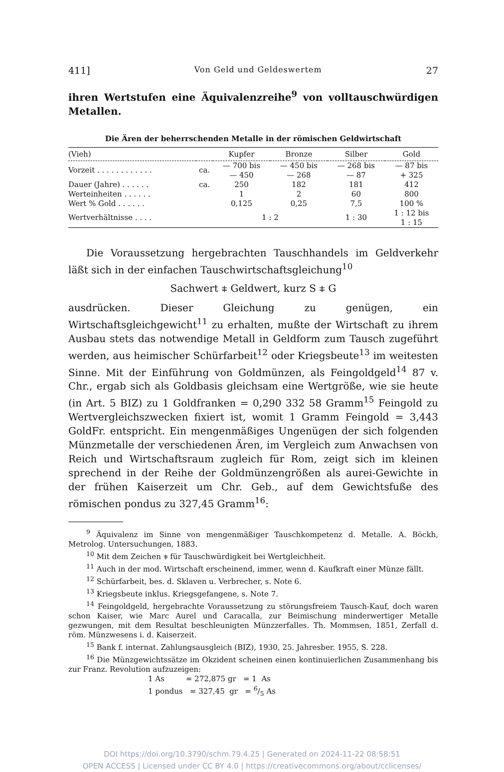411] Von Geld und Geldeswertem 27
ihren Wertstufen eine Äquivalenzreihe<sup>9</sup> von volltauschwürdigen Metallen.
Die Ären der beherrschenden Metalle in der römischen Geldwirtschaft
| (Vieh) | | Kupfer | Bronze | Silber | Gold |
| --- | --- | --- | --- | --- | --- |
| Vorzeit . . . . . . . . . . . . | ca. | — 700 bis — 450 | — 450 bis — 268 | — 268 bis — 87 | — 87 bis + 325 |
| Dauer (Jahre) . . . . . . | ca. | 250 | 182 | 181 | 412 |
| Werteinheiten . . . . . . | | 1 | 2 | 60 | 800 |
| Wert % Gold . . . . . . | | 0,125 | 0,25 | 7,5 | 100 % |
| Wertverhältnisse . . . . | | 1 : 2 | | 1 : 30 | 1 : 12 bis 1 : 15 |
Die Voraussetzung hergebrachten Tauschhandels im Geldverkehr läßt sich in der einfachen Tauschwirtschaftsgleichung<sup>10</sup>
Sachwert ⧧ Geldwert, kurz S ⧧ G
ausdrücken. Dieser Gleichung zu genügen, ein Wirtschaftsgleichgewicht<sup>11</sup> zu erhalten, mußte der Wirtschaft zu ihrem Ausbau stets das notwendige Metall in Geldform zum Tausch zugeführt werden, aus heimischer Schürfarbeit<sup>12</sup> oder Kriegsbeute<sup>13</sup> im weitesten Sinne. Mit der Einführung von Goldmünzen, als Feingoldgeld<sup>14</sup> 87 v. Chr., ergab sich als Goldbasis gleichsam eine Wertgröße, wie sie heute (in Art. 5 BIZ) zu 1 Goldfranken = 0,290 332 58 Gramm<sup>15</sup> Feingold zu Wertvergleichszwecken fixiert ist, womit 1 Gramm Feingold = 3,443 GoldFr. entspricht. Ein mengenmäßiges Ungenügen der sich folgenden Münzmetalle der verschiedenen Ären, im Vergleich zum Anwachsen von Reich und Wirtschaftsraum zugleich für Rom, zeigt sich im kleinen sprechend in der Reihe der Goldmünzengrößen als aurei-Gewichte in der frühen Kaiserzeit um Chr. Geb., auf dem Gewichtsfuße des römischen pondus zu 327,45 Gramm<sup>16</sup>:
<sup>9</sup> Äquivalenz im Sinne von mengenmäßiger Tauschkompetenz d. Metalle. A. Böckh, Metrolog. Untersuchungen, 1883.
<sup>10</sup> Mit dem Zeichen ⧧ für Tauschwürdigkeit bei Wertgleichheit.
<sup>11</sup> Auch in der mod. Wirtschaft erscheinend, immer, wenn d. Kaufkraft einer Münze fällt.
<sup>12</sup> Schürfarbeit, bes. d. Sklaven u. Verbrecher, s. Note 6.
<sup>13</sup> Kriegsbeute inklus. Kriegsgefangene, s. Note 7.
<sup>14</sup> Feingoldgeld, hergebrachte Voraussetzung zu störungsfreiem Tausch-Kauf, doch waren schon Kaiser, wie Marc Aurel und Caracalla, zur Beimischung minderwertiger Metalle gezwungen, mit dem Resultat beschleunigten Münzzerfalles. Th. Mommsen, 1851, Zerfall d. röm. Münzwesens i. d. Kaiserzeit.
<sup>15</sup> Bank f. internat. Zahlungsausgleich (BIZ), 1930, 25. Jahresber. 1955, S. 228.
<sup>16</sup> Die Münzgewichtssätze im Okzident scheinen einen kontinuierlichen Zusammenhang bis zur Franz. Revolution aufzuzeigen:
1 As = 272,875 gr = 1 As
1 pondus = 327,45 gr = 6/5 As
DOI https://doi.org/10.3790/schm.79.4.25 | Generated on 2024-11-22 08:58:51
OPEN ACCESS | Licensed under CC BY 4.0 | https://creativecommons.org/about/cclicenses/